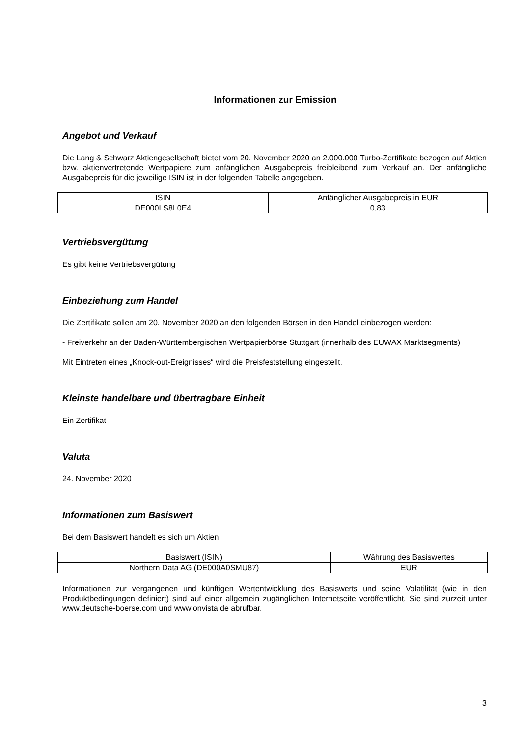Informationen zur Emission
Angebot und Verkauf
Die Lang & Schwarz Aktiengesellschaft bietet vom 20. November 2020 an 2.000.000 Turbo-Zertifikate bezogen auf Aktien bzw. aktienvertretende Wertpapiere zum anfänglichen Ausgabepreis freibleibend zum Verkauf an. Der anfängliche Ausgabepreis für die jeweilige ISIN ist in der folgenden Tabelle angegeben.
| ISIN | Anfänglicher Ausgabepreis in EUR |
| --- | --- |
| DE000LS8L0E4 | 0,83 |
Vertriebsvergütung
Es gibt keine Vertriebsvergütung
Einbeziehung zum Handel
Die Zertifikate sollen am 20. November 2020 an den folgenden Börsen in den Handel einbezogen werden:
- Freiverkehr an der Baden-Württembergischen Wertpapierbörse Stuttgart (innerhalb des EUWAX Marktsegments)
Mit Eintreten eines „Knock-out-Ereignisses“ wird die Preisfeststellung eingestellt.
Kleinste handelbare und übertragbare Einheit
Ein Zertifikat
Valuta
24. November 2020
Informationen zum Basiswert
Bei dem Basiswert handelt es sich um Aktien
| Basiswert (ISIN) | Währung des Basiswertes |
| --- | --- |
| Northern Data AG (DE000A0SMU87) | EUR |
Informationen zur vergangenen und künftigen Wertentwicklung des Basiswerts und seine Volatilität (wie in den Produktbedingungen definiert) sind auf einer allgemein zugänglichen Internetseite veröffentlicht. Sie sind zurzeit unter www.deutsche-boerse.com und www.onvista.de abrufbar.
3